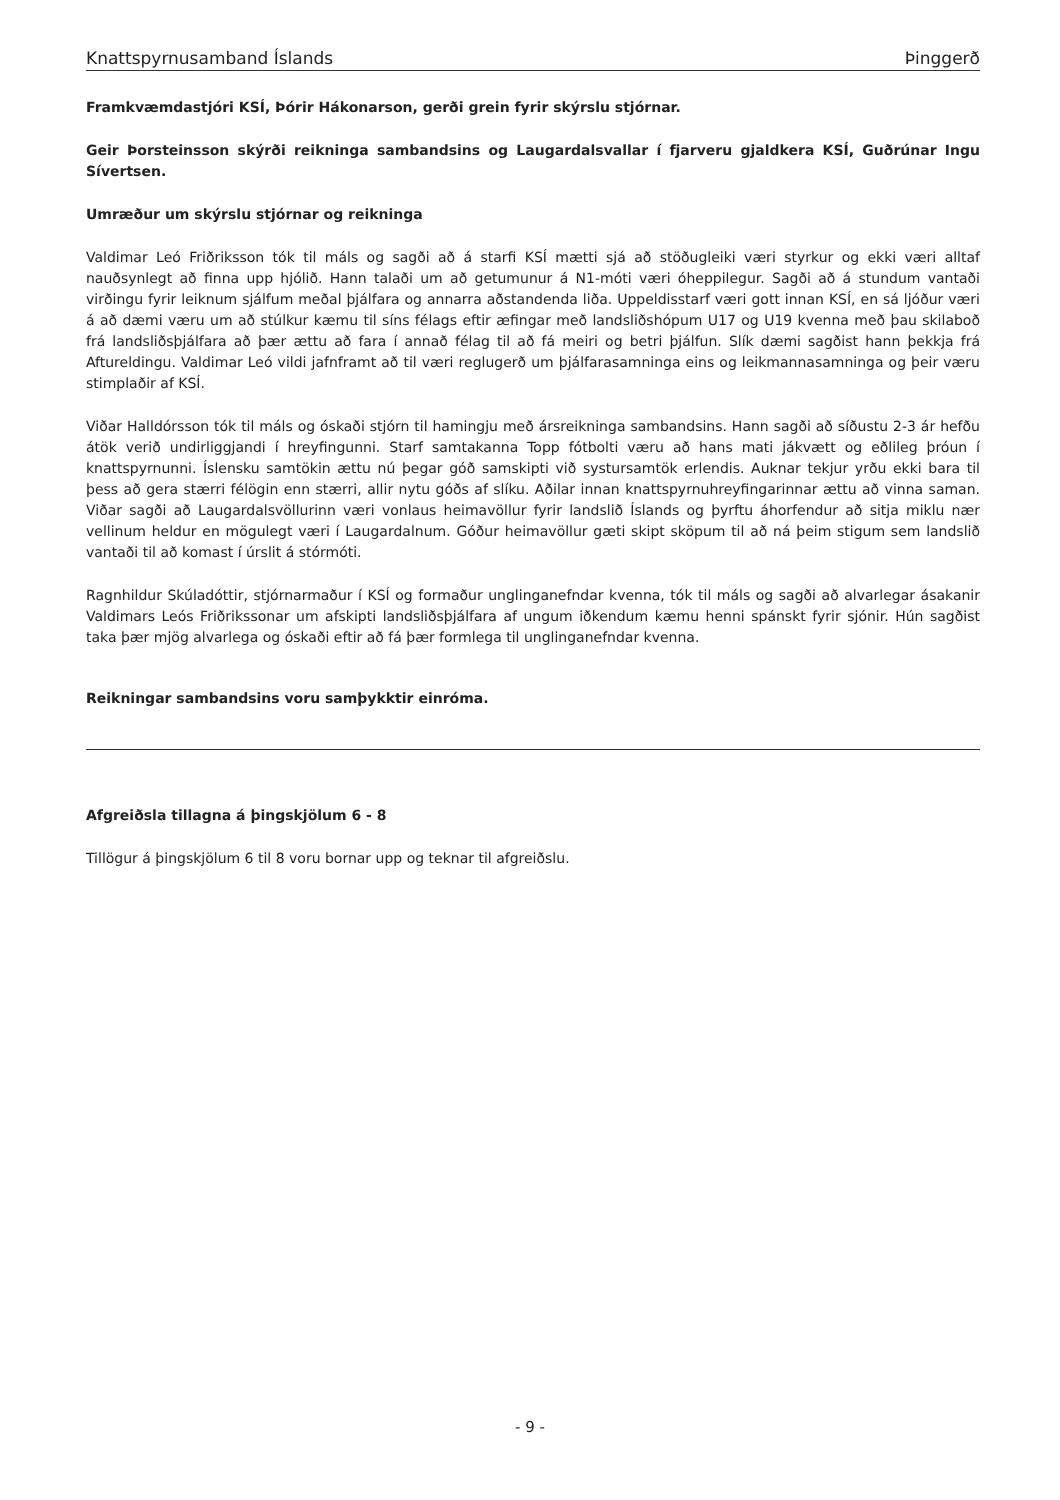Knattspyrnusamband Íslands Þinggerð
Framkvæmdastjóri KSÍ, Þórir Hákonarson, gerði grein fyrir skýrslu stjórnar.
Geir Þorsteinsson skýrði reikninga sambandsins og Laugardalsvallar í fjarveru gjaldkera KSÍ, Guðrúnar Ingu Sívertsen.
Umræður um skýrslu stjórnar og reikninga
Valdimar Leó Friðriksson tók til máls og sagði að á starfi KSÍ mætti sjá að stöðugleiki væri styrkur og ekki væri alltaf nauðsynlegt að finna upp hjólið. Hann talaði um að getumunur á N1-móti væri óheppilegur. Sagði að á stundum vantaði virðingu fyrir leiknum sjálfum meðal þjálfara og annarra aðstandenda liða. Uppeldisstarf væri gott innan KSÍ, en sá ljóður væri á að dæmi væru um að stúlkur kæmu til síns félags eftir æfingar með landsliðshópum U17 og U19 kvenna með þau skilaboð frá landsliðsþjálfara að þær ættu að fara í annað félag til að fá meiri og betri þjálfun. Slík dæmi sagðist hann þekkja frá Aftureldingu. Valdimar Leó vildi jafnframt að til væri reglugerð um þjálfarasamninga eins og leikmannasamninga og þeir væru stimplaðir af KSÍ.
Viðar Halldórsson tók til máls og óskaði stjórn til hamingju með ársreikninga sambandsins. Hann sagði að síðustu 2-3 ár hefðu átök verið undirliggjandi í hreyfingunni. Starf samtakanna Topp fótbolti væru að hans mati jákvætt og eðlileg þróun í knattspyrnunni. Íslensku samtökin ættu nú þegar góð samskipti við systursamtök erlendis. Auknar tekjur yrðu ekki bara til þess að gera stærri félögin enn stærri, allir nytu góðs af slíku. Aðilar innan knattspyrnuhreyfingarinnar ættu að vinna saman. Viðar sagði að Laugardalsvöllurinn væri vonlaus heimavöllur fyrir landslið Íslands og þyrftu áhorfendur að sitja miklu nær vellinum heldur en mögulegt væri í Laugardalnum. Góður heimavöllur gæti skipt sköpum til að ná þeim stigum sem landslið vantaði til að komast í úrslit á stórmóti.
Ragnhildur Skúladóttir, stjórnarmaður í KSÍ og formaður unglinganefndar kvenna, tók til máls og sagði að alvarlegar ásakanir Valdimars Leós Friðrikssonar um afskipti landsliðsþjálfara af ungum iðkendum kæmu henni spánskt fyrir sjónir. Hún sagðist taka þær mjög alvarlega og óskaði eftir að fá þær formlega til unglinganefndar kvenna.
Reikningar sambandsins voru samþykktir einróma.
Afgreiðsla tillagna á þingskjölum 6 - 8
Tillögur á þingskjölum 6 til 8 voru bornar upp og teknar til afgreiðslu.
- 9 -